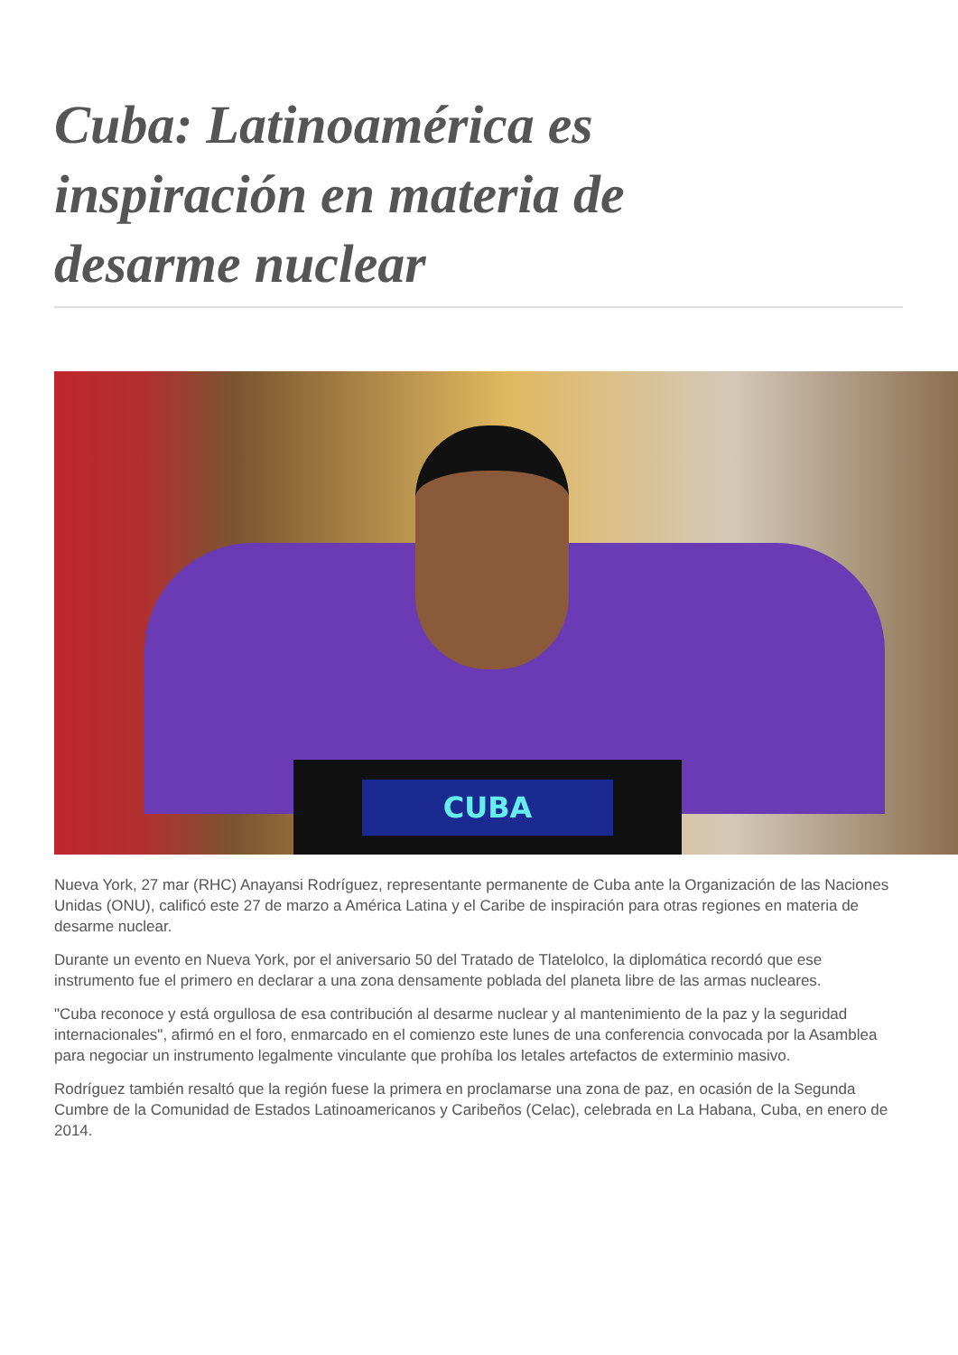Cuba: Latinoamérica es inspiración en materia de desarme nuclear
CUBA
Nueva York, 27 mar (RHC) Anayansi Rodríguez, representante permanente de Cuba ante la Organización de las Naciones Unidas (ONU), calificó este 27 de marzo a América Latina y el Caribe de inspiración para otras regiones en materia de desarme nuclear.
Durante un evento en Nueva York, por el aniversario 50 del Tratado de Tlatelolco, la diplomática recordó que ese instrumento fue el primero en declarar a una zona densamente poblada del planeta libre de las armas nucleares.
"Cuba reconoce y está orgullosa de esa contribución al desarme nuclear y al mantenimiento de la paz y la seguridad internacionales", afirmó en el foro, enmarcado en el comienzo este lunes de una conferencia convocada por la Asamblea para negociar un instrumento legalmente vinculante que prohíba los letales artefactos de exterminio masivo.
Rodríguez también resaltó que la región fuese la primera en proclamarse una zona de paz, en ocasión de la Segunda Cumbre de la Comunidad de Estados Latinoamericanos y Caribeños (Celac), celebrada en La Habana, Cuba, en enero de 2014.